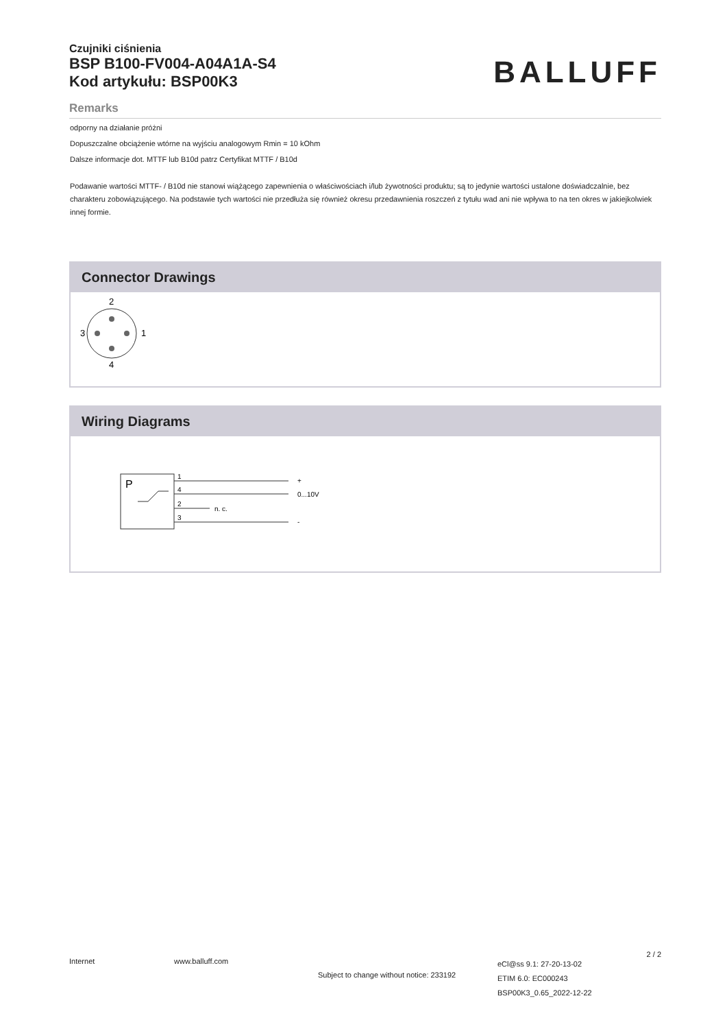Czujniki ciśnienia
BSP B100-FV004-A04A1A-S4
Kod artykułu: BSP00K3
BALLUFF
Remarks
odporny na działanie próżni
Dopuszczalne obciążenie wtórne na wyjściu analogowym Rmin = 10 kOhm
Dalsze informacje dot. MTTF lub B10d patrz Certyfikat MTTF / B10d
Podawanie wartości MTTF- / B10d nie stanowi wiążącego zapewnienia o właściwościach i/lub żywotności produktu; są to jedynie wartości ustalone doświadczalnie, bez charakteru zobowiązującego. Na podstawie tych wartości nie przedłuża się również okresu przedawnienia roszczeń z tytułu wad ani nie wpływa to na ten okres w jakiejkolwiek innej formie.
Connector Drawings
2
4
3
1
Wiring Diagrams
P
1
4
2
3
+
0...10V
n. c.
-
Internet www.balluff.com
Subject to change without notice: 233192
eCl@ss 9.1: 27-20-13-02
ETIM 6.0: EC000243
BSP00K3_0.65_2022-12-22
2 / 2